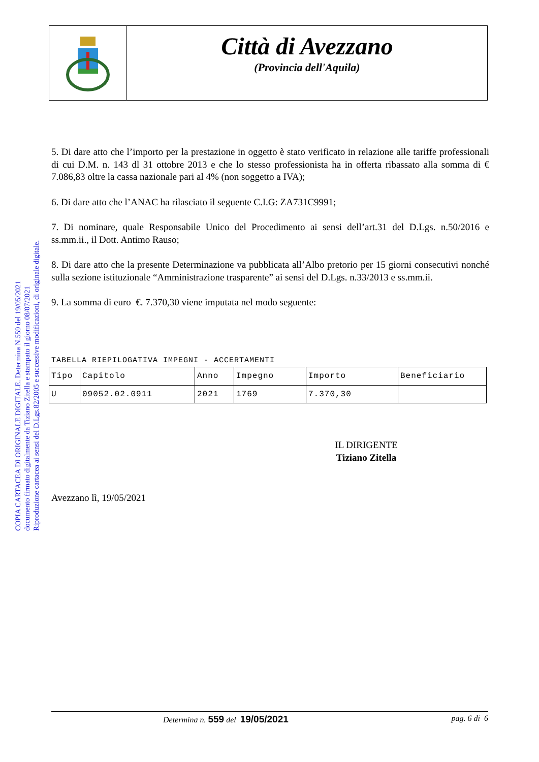Città di Avezzano
(Provincia dell'Aquila)
COPIA CARTACEA DI ORIGINALE DIGITALE. Determina N.559 del 19/05/2021
documento firmato digitalmente da Tiziano Zitella e stampato il giorno 08/07/2021
Riproduzione cartacea ai sensi del D.Lgs.82/2005 e successive modificazioni, di originale digitale.
5. Di dare atto che l’importo per la prestazione in oggetto è stato verificato in relazione alle tariffe professionali di cui D.M. n. 143 dl 31 ottobre 2013 e che lo stesso professionista ha in offerta ribassato alla somma di € 7.086,83 oltre la cassa nazionale pari al 4% (non soggetto a IVA);
6. Di dare atto che l’ANAC ha rilasciato il seguente C.I.G: ZA731C9991;
7. Di nominare, quale Responsabile Unico del Procedimento ai sensi dell’art.31 del D.Lgs. n.50/2016 e ss.mm.ii., il Dott. Antimo Rauso;
8. Di dare atto che la presente Determinazione va pubblicata all’Albo pretorio per 15 giorni consecutivi nonché sulla sezione istituzionale “Amministrazione trasparente” ai sensi del D.Lgs. n.33/2013 e ss.mm.ii.
9. La somma di euro €. 7.370,30 viene imputata nel modo seguente:
TABELLA RIEPILOGATIVA IMPEGNI - ACCERTAMENTI
| Tipo | Capitolo | Anno | Impegno | Importo | Beneficiario |
| --- | --- | --- | --- | --- | --- |
| U | 09052.02.0911 | 2021 | 1769 | 7.370,30 | |
IL DIRIGENTE
Tiziano Zitella
Avezzano lì, 19/05/2021
Determina n. 559 del 19/05/2021 pag. 6 di 6